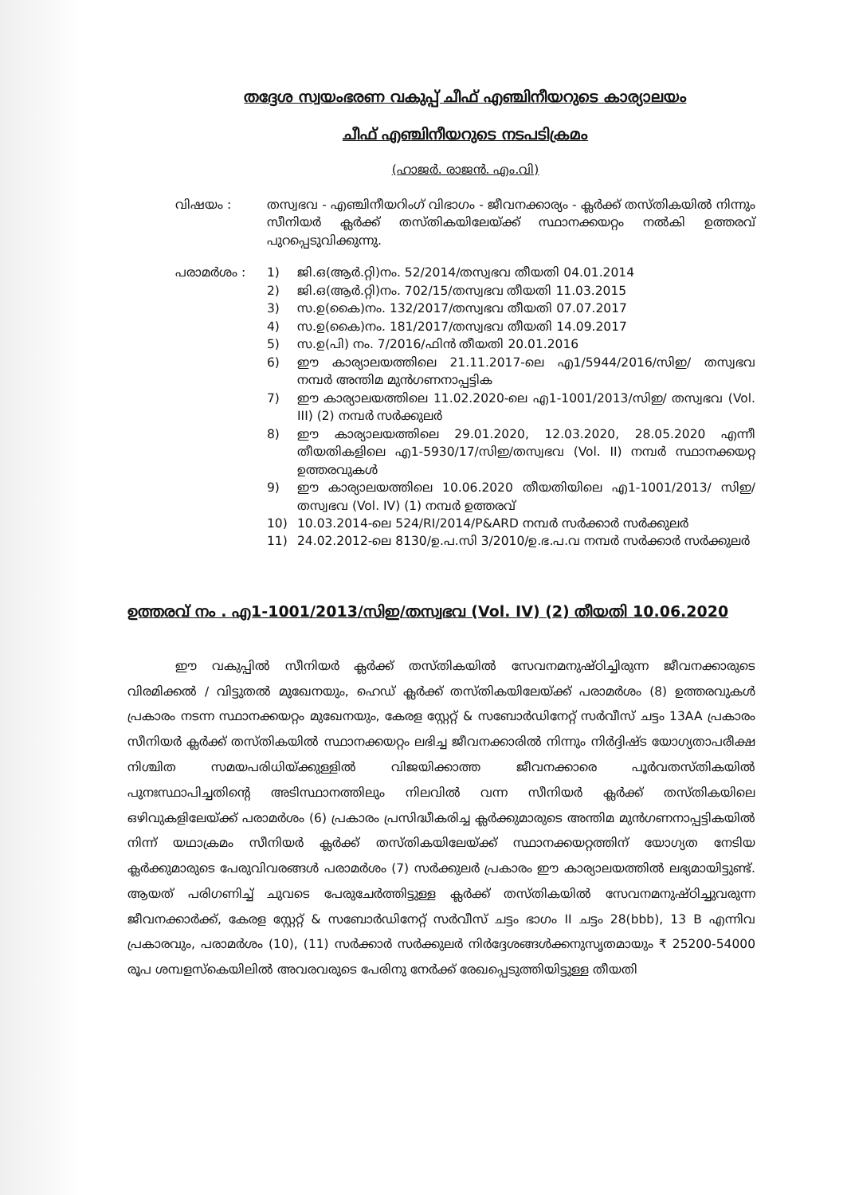തദ്ദേശ സ്വയംഭരണ വകുപ്പ് ചീഫ് എഞ്ചിനീയറുടെ കാര്യാലയം
ചീഫ് എഞ്ചിനീയറുടെ നടപടിക്രമം
(ഹാജർ. രാജൻ. എം.വി)
വിഷയം : തസ്വഭവ - എഞ്ചിനീയറിംഗ് വിഭാഗം - ജീവനക്കാര്യം - ക്ലർക്ക് തസ്തികയിൽ നിന്നും സീനിയർ ക്ലർക്ക് തസ്തികയിലേയ്ക്ക് സ്ഥാനക്കയറ്റം നൽകി ഉത്തരവ് പുറപ്പെടുവിക്കുന്നു.
പരാമർശം : 1) ജി.ഒ(ആർ.റ്റി)നം. 52/2014/തസ്വഭവ തീയതി 04.01.2014
2) ജി.ഒ(ആർ.റ്റി)നം. 702/15/തസ്വഭവ തീയതി 11.03.2015
3) സ.ഉ(കൈ)നം. 132/2017/തസ്വഭവ തീയതി 07.07.2017
4) സ.ഉ(കൈ)നം. 181/2017/തസ്വഭവ തീയതി 14.09.2017
5) സ.ഉ(പി) നം. 7/2016/ഫിൻ തീയതി 20.01.2016
6) ഈ കാര്യാലയത്തിലെ 21.11.2017-ലെ എ1/5944/2016/സിഇ/ തസ്വഭവ നമ്പർ അന്തിമ മുൻഗണനാപ്പട്ടിക
7) ഈ കാര്യാലയത്തിലെ 11.02.2020-ലെ എ1-1001/2013/സിഇ/ തസ്വഭവ (Vol. III) (2) നമ്പർ സർക്കുലർ
8) ഈ കാര്യാലയത്തിലെ 29.01.2020, 12.03.2020, 28.05.2020 എന്നീ തീയതികളിലെ എ1-5930/17/സിഇ/തസ്വഭവ (Vol. II) നമ്പർ സ്ഥാനക്കയറ്റ ഉത്തരവുകൾ
9) ഈ കാര്യാലയത്തിലെ 10.06.2020 തീയതിയിലെ എ1-1001/2013/ സിഇ/തസ്വഭവ (Vol. IV) (1) നമ്പർ ഉത്തരവ്
10) 10.03.2014-ലെ 524/RI/2014/P&ARD നമ്പർ സർക്കാർ സർക്കുലർ
11) 24.02.2012-ലെ 8130/ഉ.പ.സി 3/2010/ഉ.ഭ.പ.വ നമ്പർ സർക്കാർ സർക്കുലർ
ഉത്തരവ് നം . എ1-1001/2013/സിഇ/തസ്വഭവ (Vol. IV) (2) തീയതി 10.06.2020
ഈ വകുപ്പിൽ സീനിയർ ക്ലർക്ക് തസ്തികയിൽ സേവനമനുഷ്ഠിച്ചിരുന്ന ജീവനക്കാരുടെ വിരമിക്കൽ / വിട്ടുതൽ മുഖേനയും, ഹെഡ് ക്ലർക്ക് തസ്തികയിലേയ്ക്ക് പരാമർശം (8) ഉത്തരവുകൾ പ്രകാരം നടന്ന സ്ഥാനക്കയറ്റം മുഖേനയും, കേരള സ്റ്റേറ്റ് & സബോർഡിനേറ്റ് സർവീസ് ചട്ടം 13AA പ്രകാരം സീനിയർ ക്ലർക്ക് തസ്തികയിൽ സ്ഥാനക്കയറ്റം ലഭിച്ച ജീവനക്കാരിൽ നിന്നും നിർദ്ദിഷ്ട യോഗ്യതാപരീക്ഷ നിശ്ചിത സമയപരിധിയ്ക്കുള്ളിൽ വിജയിക്കാത്ത ജീവനക്കാരെ പൂർവതസ്തികയിൽ പുനഃസ്ഥാപിച്ചതിന്റെ അടിസ്ഥാനത്തിലും നിലവിൽ വന്ന സീനിയർ ക്ലർക്ക് തസ്തികയിലെ ഒഴിവുകളിലേയ്ക്ക് പരാമർശം (6) പ്രകാരം പ്രസിദ്ധീകരിച്ച ക്ലർക്കുമാരുടെ അന്തിമ മുൻഗണനാപ്പട്ടികയിൽ നിന്ന് യഥാക്രമം സീനിയർ ക്ലർക്ക് തസ്തികയിലേയ്ക്ക് സ്ഥാനക്കയറ്റത്തിന് യോഗ്യത നേടിയ ക്ലർക്കുമാരുടെ പേരുവിവരങ്ങൾ പരാമർശം (7) സർക്കുലർ പ്രകാരം ഈ കാര്യാലയത്തിൽ ലഭ്യമായിട്ടുണ്ട്. ആയത് പരിഗണിച്ച് ചുവടെ പേരുചേർത്തിട്ടുള്ള ക്ലർക്ക് തസ്തികയിൽ സേവനമനുഷ്ഠിച്ചുവരുന്ന ജീവനക്കാർക്ക്, കേരള സ്റ്റേറ്റ് & സബോർഡിനേറ്റ് സർവീസ് ചട്ടം ഭാഗം II ചട്ടം 28(bbb), 13 B എന്നിവ പ്രകാരവും, പരാമർശം (10), (11) സർക്കാർ സർക്കുലർ നിർദ്ദേശങ്ങൾക്കനുസൃതമായും ₹ 25200-54000 രൂപ ശമ്പളസ്കെയിലിൽ അവരവരുടെ പേരിനു നേർക്ക് രേഖപ്പെടുത്തിയിട്ടുള്ള തീയതി